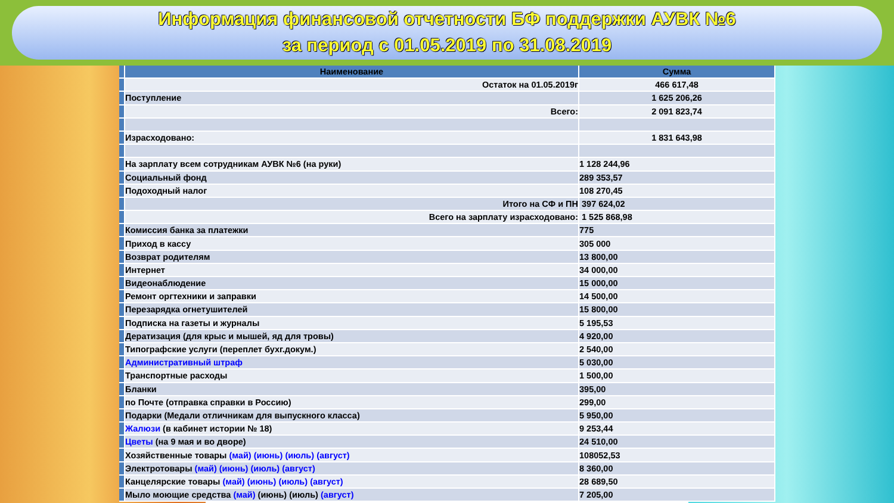Информация финансовой отчетности БФ поддержки АУВК №6
за период с 01.05.2019 по 31.08.2019
| | Наименование | Сумма |
| | Остаток на 01.05.2019г | 466 617,48 |
| | Поступление | 1 625 206,26 |
| | Всего: | 2 091 823,74 |
| | Израсходовано: | 1 831 643,98 |
| | На зарплату всем сотрудникам АУВК №6 (на руки) | 1 128 244,96 |
| | Социальный фонд | 289 353,57 |
| | Подоходный налог | 108 270,45 |
| | Итого на СФ и ПН | 397 624,02 |
| | Всего на зарплату израсходовано: | 1 525 868,98 |
| | Комиссия банка за платежки | 775 |
| | Приход в кассу | 305 000 |
| | Возврат родителям | 13 800,00 |
| | Интернет | 34 000,00 |
| | Видеонаблюдение | 15 000,00 |
| | Ремонт оргтехники и заправки | 14 500,00 |
| | Перезарядка огнетушителей | 15 800,00 |
| | Подписка на газеты и журналы | 5 195,53 |
| | Дератизация (для крыс и мышей, яд для тровы) | 4 920,00 |
| | Типографские услуги (переплет бухг.докум.) | 2 540,00 |
| | Административный штраф | 5 030,00 |
| | Транспортные расходы | 1 500,00 |
| | Бланки | 395,00 |
| | по Почте (отправка справки в Россию) | 299,00 |
| | Подарки (Медали отличникам для выпускного класса) | 5 950,00 |
| | Жалюзи (в кабинет истории № 18) | 9 253,44 |
| | Цветы (на 9 мая и во дворе) | 24 510,00 |
| | Хозяйственные товары (май) (июнь) (июль) (август) | 108052,53 |
| | Электротовары (май) (июнь) (июль) (август) | 8 360,00 |
| | Канцелярские товары (май) (июнь) (июль) (август) | 28 689,50 |
| | Мыло моющие средства (май) (июнь) (июль) (август) | 7 205,00 |